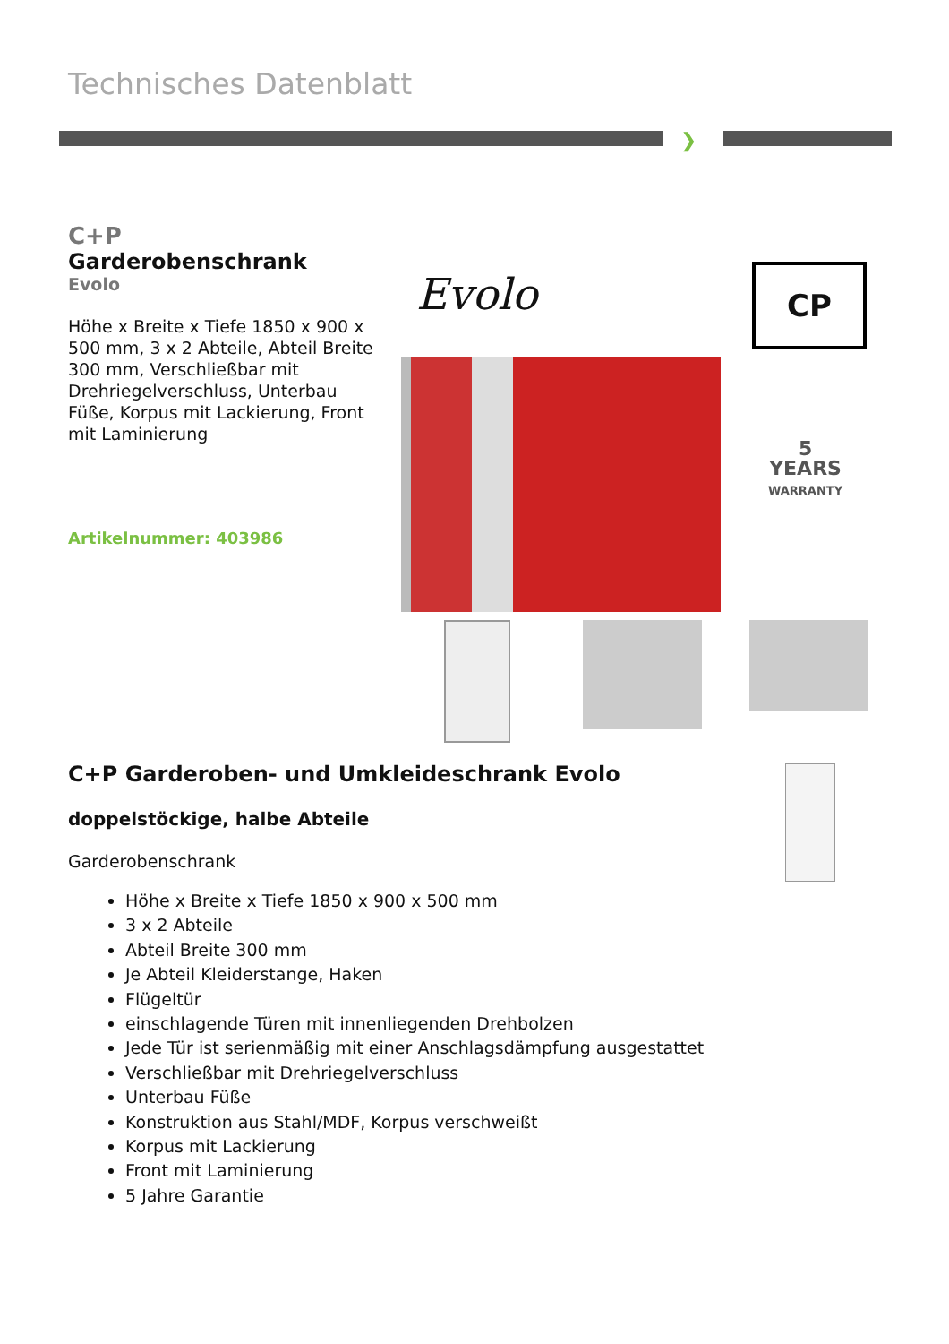Technisches Datenblatt
❯
C+P
Garderobenschrank
Evolo
Höhe x Breite x Tiefe 1850 x 900 x 500 mm, 3 x 2 Abteile, Abteil Breite 300 mm, Verschließbar mit Drehriegelverschluss, Unterbau Füße, Korpus mit Lackierung, Front mit Laminierung
Artikelnummer: 403986
Evolo CP
5
YEARS
WARRANTY
C+P Garderoben- und Umkleideschrank Evolo
doppelstöckige, halbe Abteile
Garderobenschrank
Höhe x Breite x Tiefe 1850 x 900 x 500 mm
3 x 2 Abteile
Abteil Breite 300 mm
Je Abteil Kleiderstange, Haken
Flügeltür
einschlagende Türen mit innenliegenden Drehbolzen
Jede Tür ist serienmäßig mit einer Anschlagsdämpfung ausgestattet
Verschließbar mit Drehriegelverschluss
Unterbau Füße
Konstruktion aus Stahl/MDF, Korpus verschweißt
Korpus mit Lackierung
Front mit Laminierung
5 Jahre Garantie